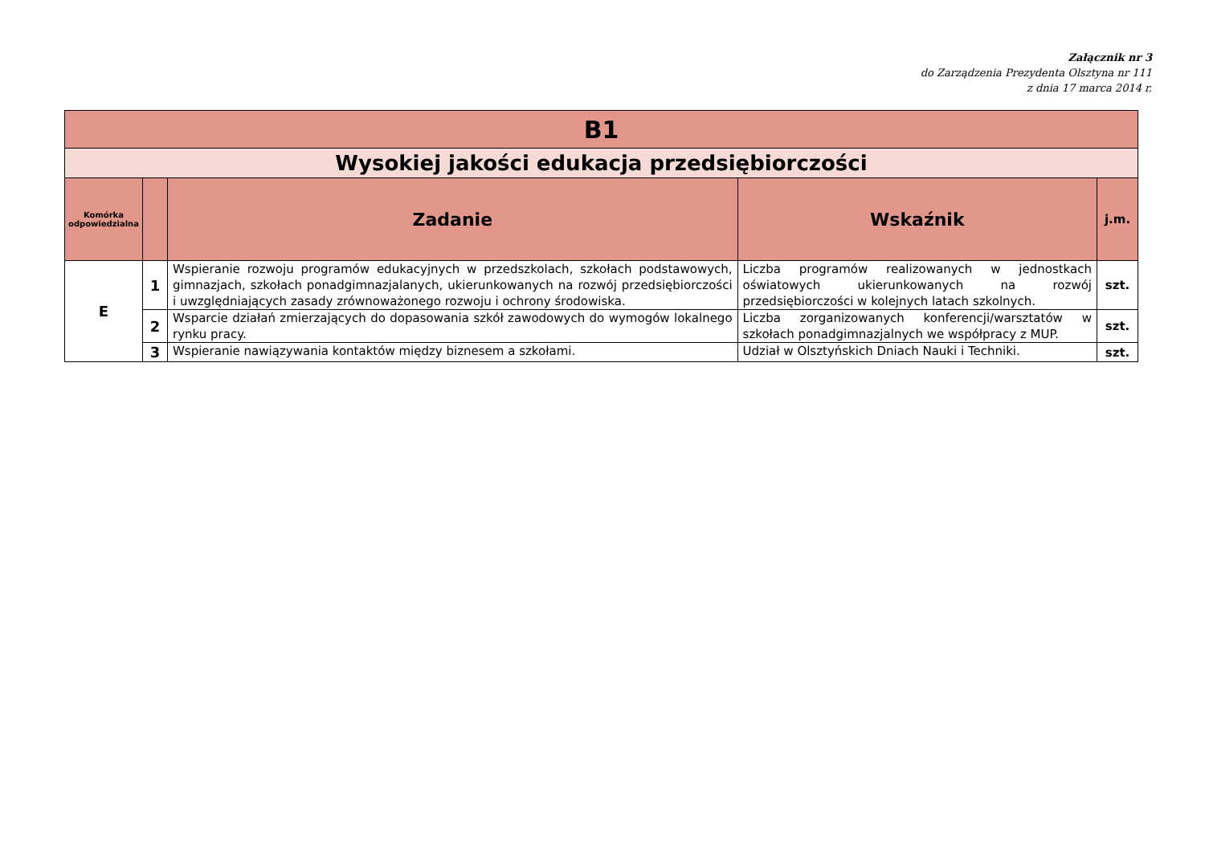Załącznik nr 3
do Zarządzenia Prezydenta Olsztyna nr 111
z dnia 17 marca 2014 r.
| B1 | | | | |
| Wysokiej jakości edukacja przedsiębiorczości | | | | |
| Komórka odpowiedzialna | | Zadanie | Wskaźnik | j.m. |
| E | 1 | Wspieranie rozwoju programów edukacyjnych w przedszkolach, szkołach podstawowych, gimnazjach, szkołach ponadgimnazjalanych, ukierunkowanych na rozwój przedsiębiorczości i uwzględniających zasady zrównoważonego rozwoju i ochrony środowiska. | Liczba programów realizowanych w jednostkach oświatowych ukierunkowanych na rozwój przedsiębiorczości w kolejnych latach szkolnych. | szt. |
| | 2 | Wsparcie działań zmierzających do dopasowania szkół zawodowych do wymogów lokalnego rynku pracy. | Liczba zorganizowanych konferencji/warsztatów w szkołach ponadgimnazjalnych we współpracy z MUP. | szt. |
| | 3 | Wspieranie nawiązywania kontaktów między biznesem a szkołami. | Udział w Olsztyńskich Dniach Nauki i Techniki. | szt. |